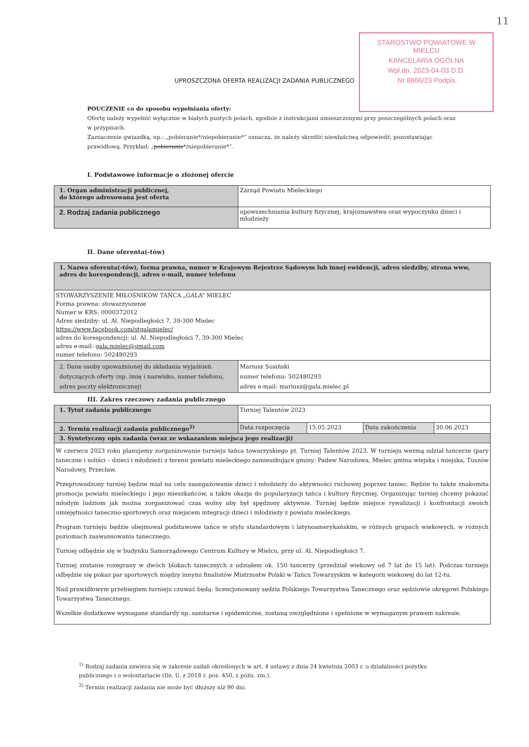11
STAROSTWO POWIATOWE W MIELCU
KANCELARIA OGÓLNA
Wpł.dn. 2023-04-03 D.D.
Nr 8866/23 Podpis
UPROSZCZONA OFERTA REALIZACJI ZADANIA PUBLICZNEGO
POUCZENIE co do sposobu wypełniania oferty:
Ofertę należy wypełnić wyłącznie w białych pustych polach, zgodnie z instrukcjami umieszczonymi przy poszczególnych polach oraz w przypisach.
Zaznaczenie gwiazdką, np.: „pobieranie*/niepobieranie*” oznacza, że należy skreślić niewłaściwą odpowiedź, pozostawiając prawidłową. Przykład: „pobieranie*/niepobieranie*”.
I. Podstawowe informacje o złożonej ofercie
| 1. Organ administracji publicznej, do którego adresowana jest oferta | Zarząd Powiatu Mieleckiego |
| 2. Rodzaj zadania publicznego | upowszechniania kultury fizycznej, krajoznawstwa oraz wypoczynku dzieci i młodzieży |
II. Dane oferenta(-tów)
| 1. Nazwa oferenta(-tów), forma prawna, numer w Krajowym Rejestrze Sądowym lub innej ewidencji, adres siedziby, strona www, adres do korespondencji, adres e-mail, numer telefonu | |
| STOWARZYSZENIE MIŁOŚNIKÓW TAŃCA „GALA” MIELEC Forma prawna: stowarzyszenie Numer w KRS: 0000372012 Adres siedziby: ul. Al. Niepodległości 7, 39-300 Mielec https://www.facebook.com/stgalamielec/ adres do korespondencji: ul. Al. Niepodległości 7, 39-300 Mielec adres e-mail: gala.mielec@gmail.com numer telefonu: 502480293 | |
| 2. Dane osoby upoważnionej do składania wyjaśnień dotyczących oferty (np. imię i nazwisko, numer telefonu, adres poczty elektronicznej) | Mariusz Sosiński numer telefonu: 502480293 adres e-mail: mariusz@gala.mielec.pl |
III. Zakres rzeczowy zadania publicznego
| 1. Tytuł zadania publicznego | Turniej Talentów 2023 | | | |
| 2. Termin realizacji zadania publicznego<sup>2)</sup> | Data rozpoczęcia | 15.05.2023 | Data zakończenia | 30.06.2023 |
| 3. Syntetyczny opis zadania (wraz ze wskazaniem miejsca jego realizacji) | | | | |
| W czerwcu 2023 roku planujemy zorganizowanie turnieju tańca towarzyskiego pt. Turniej Talentów 2023. W turnieju wezmą udział tancerze (pary taneczne i soliści – dzieci i młodzież) z terenu powiatu mieleckiego zamieszkujące gminy: Padew Narodowa, Mielec gmina wiejska i miejska, Tuszów Narodowy, Przecław. Przeprowadzony turniej będzie miał na celu zaangażowanie dzieci i młodzieży do aktywności ruchowej poprzez taniec. Będzie to także znakomita promocja powiatu mieleckiego i jego mieszkańców, a także okazja do popularyzacji tańca i kultury fizycznej. Organizując turniej chcemy pokazać młodym ludziom jak można zorganizować czas wolny aby był spędzony aktywnie. Turniej będzie miejsce rywalizacji i konfrontacji swoich umiejętności taneczno-sportowych oraz miejscem integracji dzieci i młodzieży z powiatu mieleckiego. Program turnieju będzie obejmował podstawowe tańce w stylu standardowym i latynoamerykańskim, w różnych grupach wiekowych, w różnych poziomach zaawansowania tanecznego. Turniej odbędzie się w budynku Samorządowego Centrum Kultury w Mielcu, przy ul. Al. Niepodległości 7. Turniej zostanie rozegrany w dwóch blokach tanecznych z udziałem ok. 150 tancerzy (przedział wiekowy od 7 lat do 15 lat). Podczas turnieju odbędzie się pokaz par sportowych między innymi finalistów Mistrzostw Polski w Tańcu Towarzyskim w kategorii wiekowej do lat 12-tu. Nad prawidłowym przebiegiem turnieju czuwać będą: licencjonowany sędzia Polskiego Towarzystwa Tanecznego oraz sędziowie okręgowi Polskiego Towarzystwa Tanecznego. Wszelkie dodatkowe wymagane standardy np. sanitarne i epidemiczne, zostaną uwzględnione i spełnione w wymaganym prawem zakresie. | | | | |
<sup>1)</sup> Rodzaj zadania zawiera się w zakresie zadań określonych w art. 4 ustawy z dnia 24 kwietnia 2003 r. o działalności pożytku publicznego i o wolontariacie (Dz. U. z 2018 r. poz. 450, z późn. zm.).
<sup>2)</sup> Termin realizacji zadania nie może być dłuższy niż 90 dni.